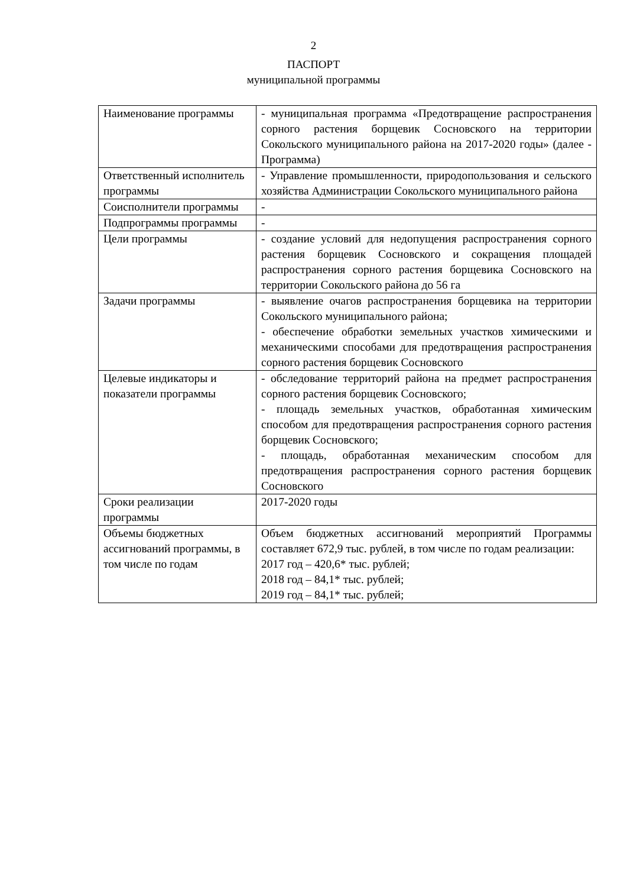2
ПАСПОРТ
муниципальной программы
| Наименование программы | - муниципальная программа «Предотвращение распространения сорного растения борщевик Сосновского на территории Сокольского муниципального района на 2017-2020 годы» (далее - Программа) |
| Ответственный исполнитель программы | - Управление промышленности, природопользования и сельского хозяйства Администрации Сокольского муниципального района |
| Соисполнители программы | - |
| Подпрограммы программы | - |
| Цели программы | - создание условий для недопущения распространения сорного растения борщевик Сосновского и сокращения площадей распространения сорного растения борщевика Сосновского на территории Сокольского района до 56 га |
| Задачи программы | - выявление очагов распространения борщевика на территории Сокольского муниципального района; - обеспечение обработки земельных участков химическими и механическими способами для предотвращения распространения сорного растения борщевик Сосновского |
| Целевые индикаторы и показатели программы | - обследование территорий района на предмет распространения сорного растения борщевик Сосновского; - площадь земельных участков, обработанная химическим способом для предотвращения распространения сорного растения борщевик Сосновского; - площадь, обработанная механическим способом для предотвращения распространения сорного растения борщевик Сосновского |
| Сроки реализации программы | 2017-2020 годы |
| Объемы бюджетных ассигнований программы, в том числе по годам | Объем бюджетных ассигнований мероприятий Программы составляет 672,9 тыс. рублей, в том числе по годам реализации: 2017 год – 420,6* тыс. рублей; 2018 год – 84,1* тыс. рублей; 2019 год – 84,1* тыс. рублей; |